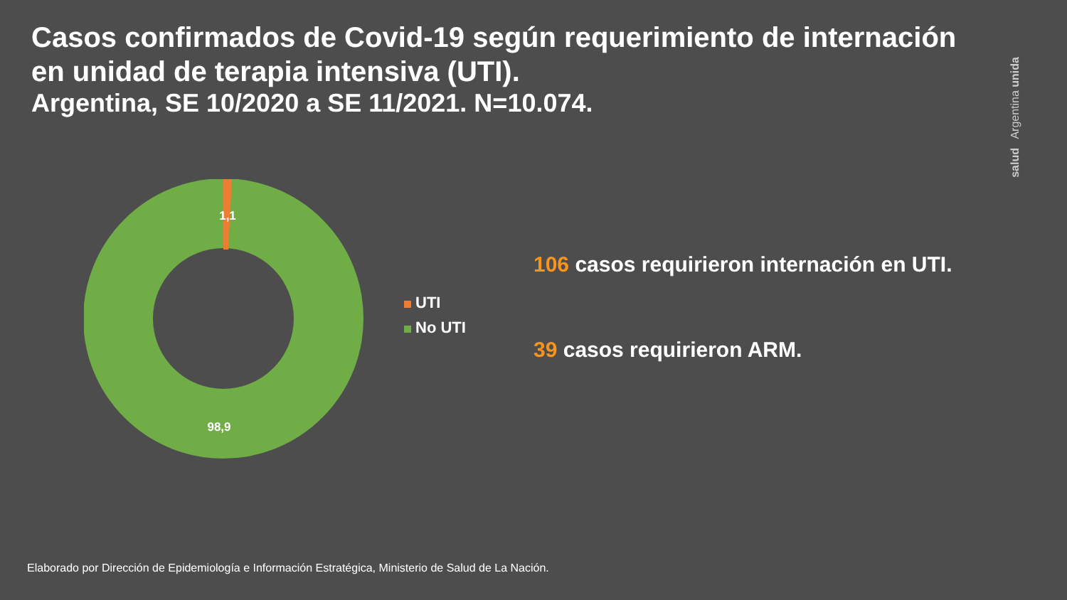Casos confirmados de Covid-19 según requerimiento de internación en unidad de terapia intensiva (UTI).
Argentina, SE 10/2020 a SE 11/2021. N=10.074.
1,1
98,9
UTI
No UTI
106 casos requirieron internación en UTI.
39 casos requirieron ARM.
salud Argentina unida
Elaborado por Dirección de Epidemiología e Información Estratégica, Ministerio de Salud de La Nación.